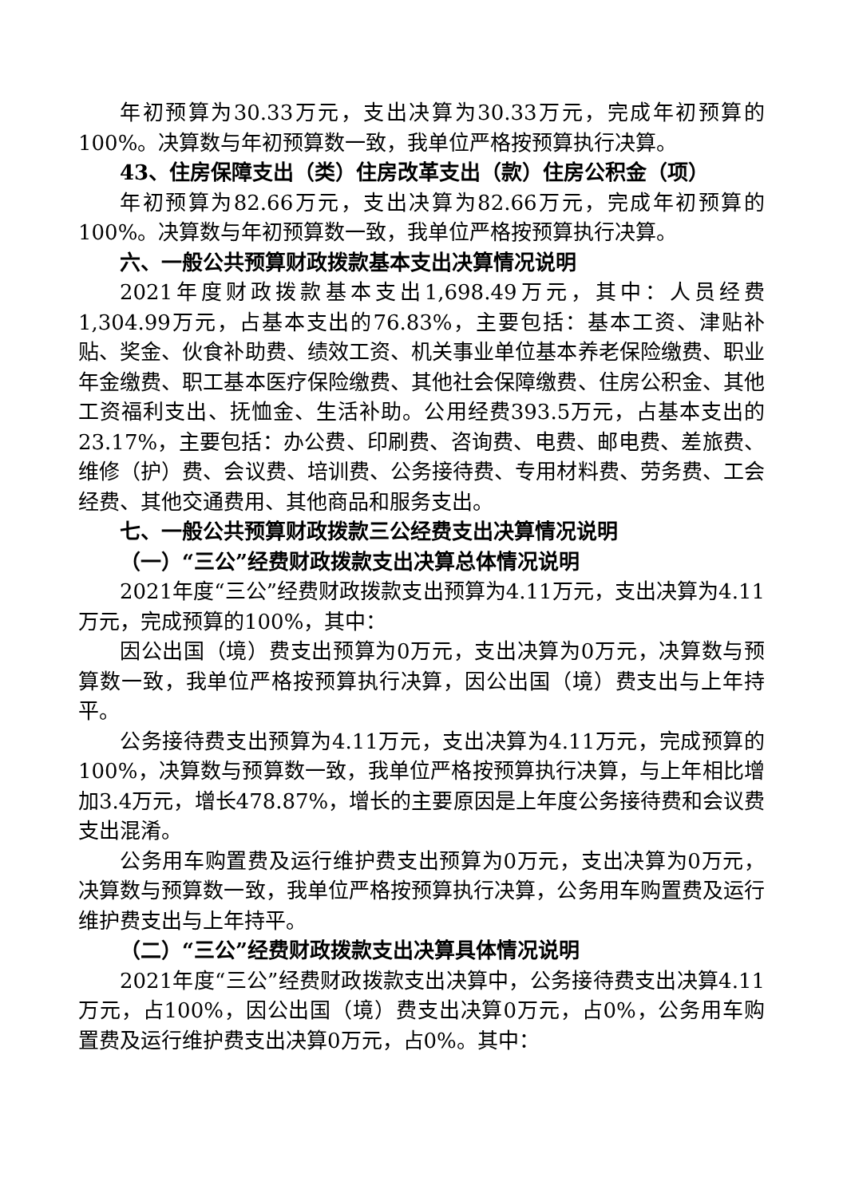年初预算为30.33万元，支出决算为30.33万元，完成年初预算的100%。决算数与年初预算数一致，我单位严格按预算执行决算。
43、住房保障支出（类）住房改革支出（款）住房公积金（项）
年初预算为82.66万元，支出决算为82.66万元，完成年初预算的100%。决算数与年初预算数一致，我单位严格按预算执行决算。
六、一般公共预算财政拨款基本支出决算情况说明
2021年度财政拨款基本支出1,698.49万元，其中：人员经费1,304.99万元，占基本支出的76.83%，主要包括：基本工资、津贴补贴、奖金、伙食补助费、绩效工资、机关事业单位基本养老保险缴费、职业年金缴费、职工基本医疗保险缴费、其他社会保障缴费、住房公积金、其他工资福利支出、抚恤金、生活补助。公用经费393.5万元，占基本支出的23.17%，主要包括：办公费、印刷费、咨询费、电费、邮电费、差旅费、维修（护）费、会议费、培训费、公务接待费、专用材料费、劳务费、工会经费、其他交通费用、其他商品和服务支出。
七、一般公共预算财政拨款三公经费支出决算情况说明
（一）“三公”经费财政拨款支出决算总体情况说明
2021年度“三公”经费财政拨款支出预算为4.11万元，支出决算为4.11万元，完成预算的100%，其中：
因公出国（境）费支出预算为0万元，支出决算为0万元，决算数与预算数一致，我单位严格按预算执行决算，因公出国（境）费支出与上年持平。
公务接待费支出预算为4.11万元，支出决算为4.11万元，完成预算的100%，决算数与预算数一致，我单位严格按预算执行决算，与上年相比增加3.4万元，增长478.87%，增长的主要原因是上年度公务接待费和会议费支出混淆。
公务用车购置费及运行维护费支出预算为0万元，支出决算为0万元，决算数与预算数一致，我单位严格按预算执行决算，公务用车购置费及运行维护费支出与上年持平。
（二）“三公”经费财政拨款支出决算具体情况说明
2021年度“三公”经费财政拨款支出决算中，公务接待费支出决算4.11万元，占100%，因公出国（境）费支出决算0万元，占0%，公务用车购置费及运行维护费支出决算0万元，占0%。其中：